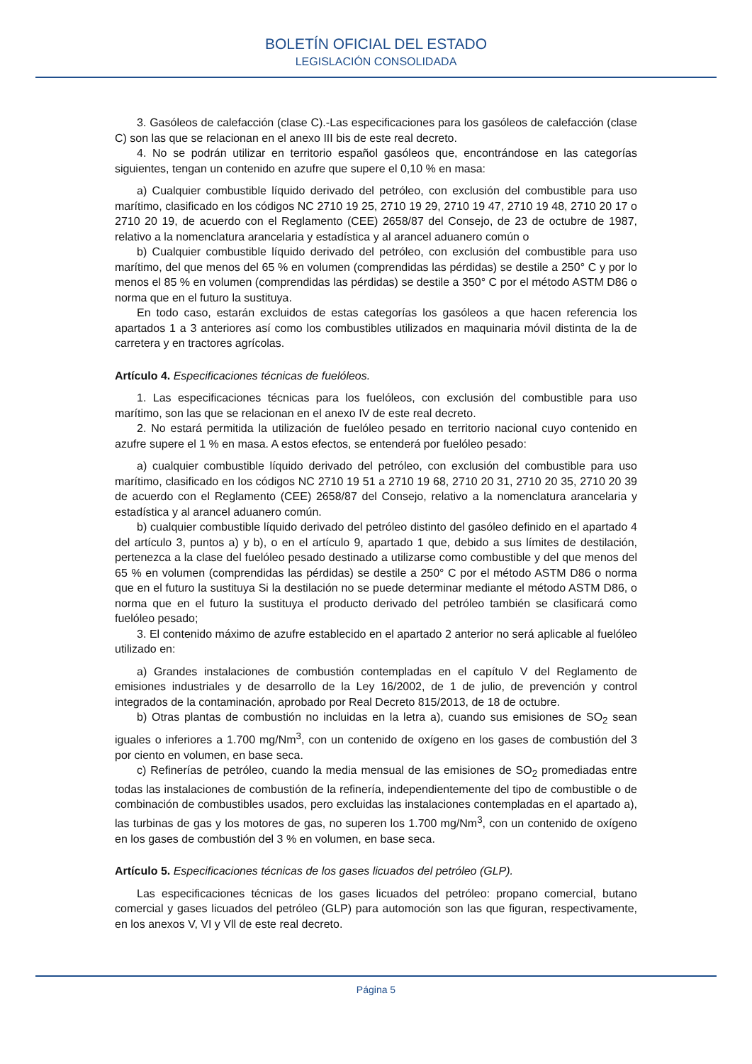BOLETÍN OFICIAL DEL ESTADO
LEGISLACIÓN CONSOLIDADA
3. Gasóleos de calefacción (clase C).-Las especificaciones para los gasóleos de calefacción (clase C) son las que se relacionan en el anexo III bis de este real decreto.
4. No se podrán utilizar en territorio español gasóleos que, encontrándose en las categorías siguientes, tengan un contenido en azufre que supere el 0,10 % en masa:
a) Cualquier combustible líquido derivado del petróleo, con exclusión del combustible para uso marítimo, clasificado en los códigos NC 2710 19 25, 2710 19 29, 2710 19 47, 2710 19 48, 2710 20 17 o 2710 20 19, de acuerdo con el Reglamento (CEE) 2658/87 del Consejo, de 23 de octubre de 1987, relativo a la nomenclatura arancelaria y estadística y al arancel aduanero común o
b) Cualquier combustible líquido derivado del petróleo, con exclusión del combustible para uso marítimo, del que menos del 65 % en volumen (comprendidas las pérdidas) se destile a 250° C y por lo menos el 85 % en volumen (comprendidas las pérdidas) se destile a 350° C por el método ASTM D86 o norma que en el futuro la sustituya.
En todo caso, estarán excluidos de estas categorías los gasóleos a que hacen referencia los apartados 1 a 3 anteriores así como los combustibles utilizados en maquinaria móvil distinta de la de carretera y en tractores agrícolas.
Artículo 4. Especificaciones técnicas de fuelóleos.
1. Las especificaciones técnicas para los fuelóleos, con exclusión del combustible para uso marítimo, son las que se relacionan en el anexo IV de este real decreto.
2. No estará permitida la utilización de fuelóleo pesado en territorio nacional cuyo contenido en azufre supere el 1 % en masa. A estos efectos, se entenderá por fuelóleo pesado:
a) cualquier combustible líquido derivado del petróleo, con exclusión del combustible para uso marítimo, clasificado en los códigos NC 2710 19 51 a 2710 19 68, 2710 20 31, 2710 20 35, 2710 20 39 de acuerdo con el Reglamento (CEE) 2658/87 del Consejo, relativo a la nomenclatura arancelaria y estadística y al arancel aduanero común.
b) cualquier combustible líquido derivado del petróleo distinto del gasóleo definido en el apartado 4 del artículo 3, puntos a) y b), o en el artículo 9, apartado 1 que, debido a sus límites de destilación, pertenezca a la clase del fuelóleo pesado destinado a utilizarse como combustible y del que menos del 65 % en volumen (comprendidas las pérdidas) se destile a 250° C por el método ASTM D86 o norma que en el futuro la sustituya Si la destilación no se puede determinar mediante el método ASTM D86, o norma que en el futuro la sustituya el producto derivado del petróleo también se clasificará como fuelóleo pesado;
3. El contenido máximo de azufre establecido en el apartado 2 anterior no será aplicable al fuelóleo utilizado en:
a) Grandes instalaciones de combustión contempladas en el capítulo V del Reglamento de emisiones industriales y de desarrollo de la Ley 16/2002, de 1 de julio, de prevención y control integrados de la contaminación, aprobado por Real Decreto 815/2013, de 18 de octubre.
b) Otras plantas de combustión no incluidas en la letra a), cuando sus emisiones de SO<sub>2</sub> sean iguales o inferiores a 1.700 mg/Nm<sup>3</sup>, con un contenido de oxígeno en los gases de combustión del 3 por ciento en volumen, en base seca.
c) Refinerías de petróleo, cuando la media mensual de las emisiones de SO<sub>2</sub> promediadas entre todas las instalaciones de combustión de la refinería, independientemente del tipo de combustible o de combinación de combustibles usados, pero excluidas las instalaciones contempladas en el apartado a), las turbinas de gas y los motores de gas, no superen los 1.700 mg/Nm<sup>3</sup>, con un contenido de oxígeno en los gases de combustión del 3 % en volumen, en base seca.
Artículo 5. Especificaciones técnicas de los gases licuados del petróleo (GLP).
Las especificaciones técnicas de los gases licuados del petróleo: propano comercial, butano comercial y gases licuados del petróleo (GLP) para automoción son las que figuran, respectivamente, en los anexos V, VI y Vll de este real decreto.
Página 5